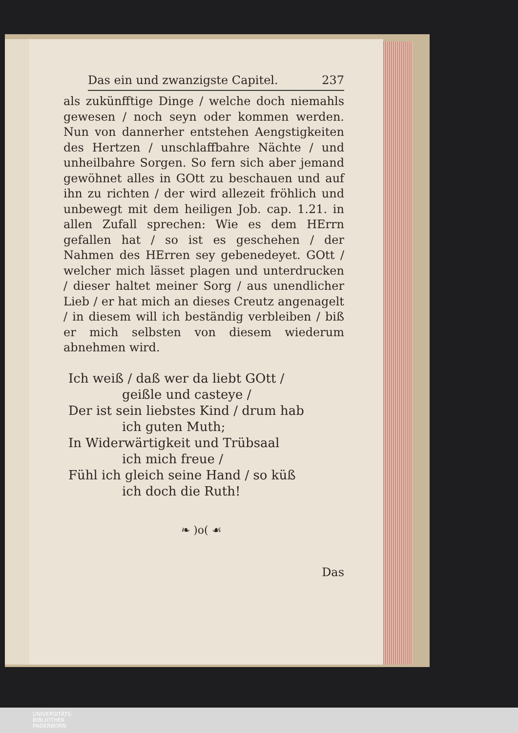Das ein und zwanzigste Capitel. 237
als zukünfftige Dinge / welche doch niemahls gewesen / noch seyn oder kommen werden. Nun von dannerher entstehen Aengstigkeiten des Hertzen / unschlaffbahre Nächte / und unheilbahre Sorgen. So fern sich aber jemand gewöhnet alles in GOtt zu beschauen und auf ihn zu richten / der wird allezeit fröhlich und unbewegt mit dem heiligen Job. cap. 1.21. in allen Zufall sprechen: Wie es dem HErrn gefallen hat / so ist es geschehen / der Nahmen des HErren sey gebenedeyet. GOtt / welcher mich lässet plagen und unterdrucken / dieser haltet meiner Sorg / aus unendlicher Lieb / er hat mich an dieses Creutz angenagelt / in diesem will ich beständig verbleiben / biß er mich selbsten von diesem wiederum abnehmen wird.
Ich weiß / daß wer da liebt GOtt /
geißle und casteye /
Der ist sein liebstes Kind / drum hab
ich guten Muth;
In Widerwärtigkeit und Trübsaal
ich mich freue /
Fühl ich gleich seine Hand / so küß
ich doch die Ruth!
❧ )o( ☙
Das
UNIVERSITÄTS-
BIBLIOTHEK
PADERBORN